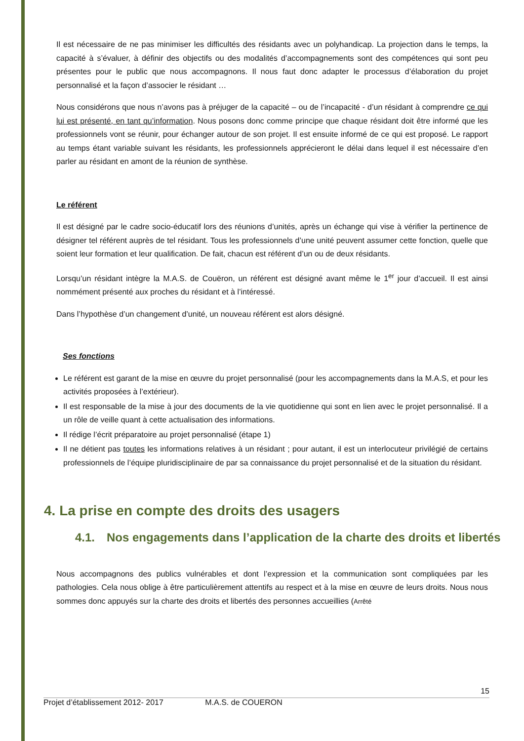Il est nécessaire de ne pas minimiser les difficultés des résidants avec un polyhandicap. La projection dans le temps, la capacité à s’évaluer, à définir des objectifs ou des modalités d’accompagnements sont des compétences qui sont peu présentes pour le public que nous accompagnons. Il nous faut donc adapter le processus d’élaboration du projet personnalisé et la façon d’associer le résidant …
Nous considérons que nous n’avons pas à préjuger de la capacité – ou de l’incapacité - d’un résidant à comprendre ce qui lui est présenté, en tant qu’information. Nous posons donc comme principe que chaque résidant doit être informé que les professionnels vont se réunir, pour échanger autour de son projet. Il est ensuite informé de ce qui est proposé. Le rapport au temps étant variable suivant les résidants, les professionnels apprécieront le délai dans lequel il est nécessaire d’en parler au résidant en amont de la réunion de synthèse.
Le référent
Il est désigné par le cadre socio-éducatif lors des réunions d’unités, après un échange qui vise à vérifier la pertinence de désigner tel référent auprès de tel résidant. Tous les professionnels d’une unité peuvent assumer cette fonction, quelle que soient leur formation et leur qualification. De fait, chacun est référent d’un ou de deux résidants.
Lorsqu’un résidant intègre la M.A.S. de Couëron, un référent est désigné avant même le 1<sup>er</sup> jour d’accueil. Il est ainsi nommément présenté aux proches du résidant et à l’intéressé.
Dans l’hypothèse d’un changement d’unité, un nouveau référent est alors désigné.
Ses fonctions
Le référent est garant de la mise en œuvre du projet personnalisé (pour les accompagnements dans la M.A.S, et pour les activités proposées à l’extérieur).
Il est responsable de la mise à jour des documents de la vie quotidienne qui sont en lien avec le projet personnalisé. Il a un rôle de veille quant à cette actualisation des informations.
Il rédige l’écrit préparatoire au projet personnalisé (étape 1)
Il ne détient pas toutes les informations relatives à un résidant ; pour autant, il est un interlocuteur privilégié de certains professionnels de l’équipe pluridisciplinaire de par sa connaissance du projet personnalisé et de la situation du résidant.
4. La prise en compte des droits des usagers
4.1. Nos engagements dans l’application de la charte des droits et libertés
Nous accompagnons des publics vulnérables et dont l’expression et la communication sont compliquées par les pathologies. Cela nous oblige à être particulièrement attentifs au respect et à la mise en œuvre de leurs droits. Nous nous sommes donc appuyés sur la charte des droits et libertés des personnes accueillies (Arrêté
15
Projet d’établissement 2012- 2017 M.A.S. de COUERON